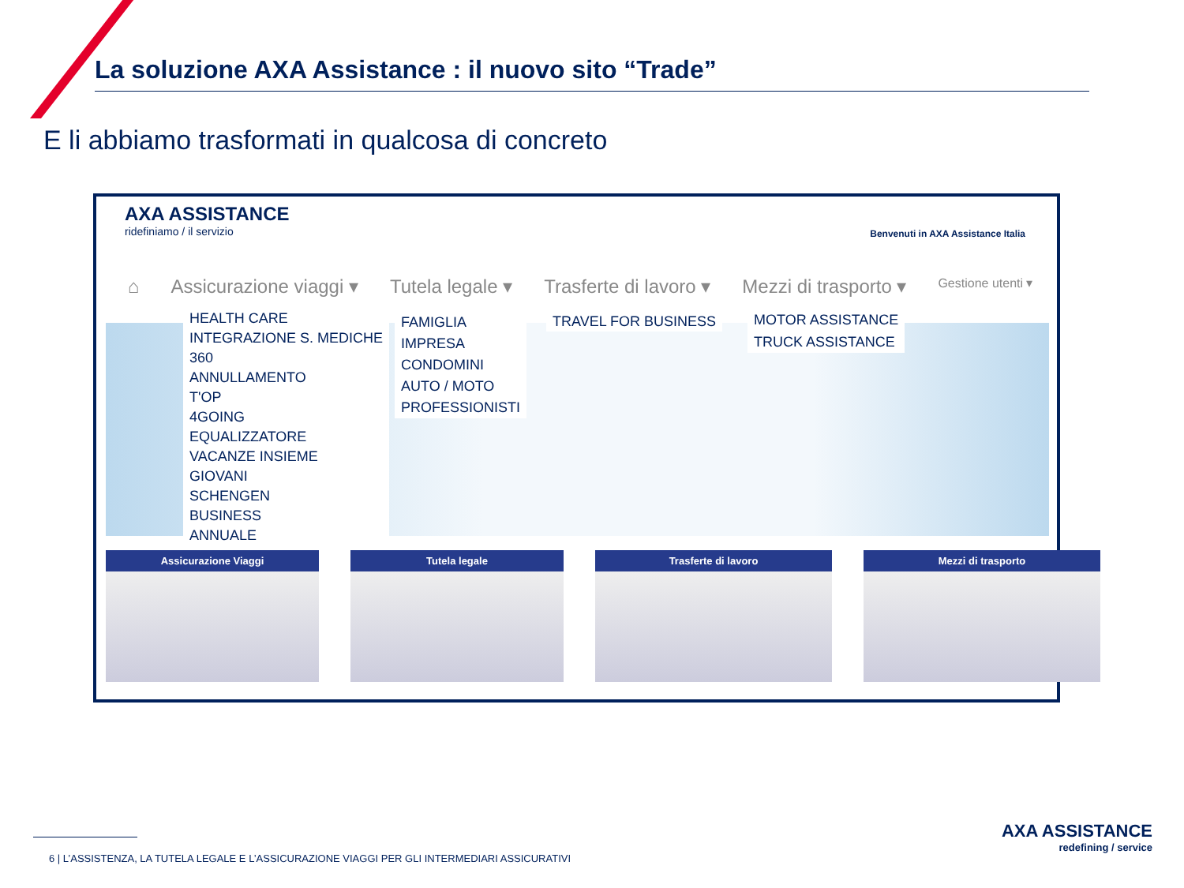La soluzione AXA Assistance : il nuovo sito “Trade”
E li abbiamo trasformati in qualcosa di concreto
AXA ASSISTANCE
ridefiniamo / il servizio
Benvenuti in AXA Assistance Italia
⌂ Assicurazione viaggi ▾ Tutela legale ▾ Trasferte di lavoro ▾ Mezzi di trasporto ▾ Gestione utenti ▾
HEALTH CARE
INTEGRAZIONE S. MEDICHE
360
ANNULLAMENTO
T'OP
4GOING
EQUALIZZATORE
VACANZE INSIEME
GIOVANI
SCHENGEN
BUSINESS
ANNUALE
FAMIGLIA
IMPRESA
CONDOMINI
AUTO / MOTO
PROFESSIONISTI
TRAVEL FOR BUSINESS
MOTOR ASSISTANCE
TRUCK ASSISTANCE
Assicurazione Viaggi Tutela legale Trasferte di lavoro Mezzi di trasporto
6 | L’ASSISTENZA, LA TUTELA LEGALE E L’ASSICURAZIONE VIAGGI PER GLI INTERMEDIARI ASSICURATIVI
AXA ASSISTANCE
redefining / service